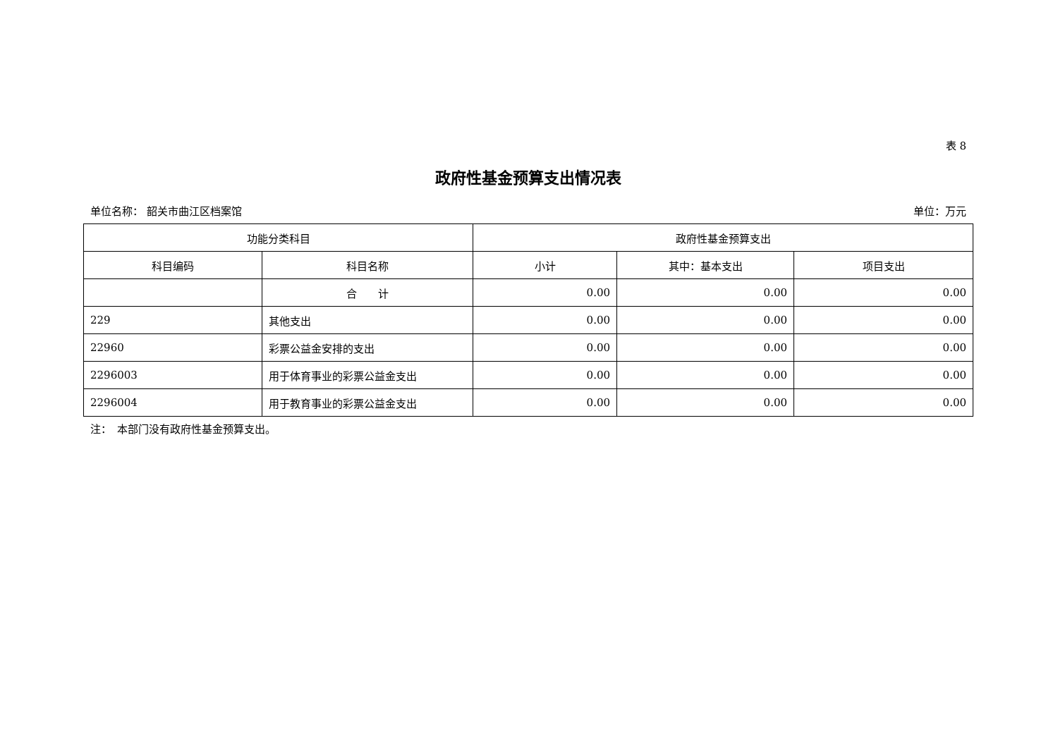表 8
政府性基金预算支出情况表
单位名称： 韶关市曲江区档案馆 单位：万元
| 功能分类科目 | | 政府性基金预算支出 | | |
| --- | --- | --- | --- | --- |
| 科目编码 | 科目名称 | 小计 | 其中：基本支出 | 项目支出 |
| | 合 计 | 0.00 | 0.00 | 0.00 |
| 229 | 其他支出 | 0.00 | 0.00 | 0.00 |
| 22960 | 彩票公益金安排的支出 | 0.00 | 0.00 | 0.00 |
| 2296003 | 用于体育事业的彩票公益金支出 | 0.00 | 0.00 | 0.00 |
| 2296004 | 用于教育事业的彩票公益金支出 | 0.00 | 0.00 | 0.00 |
注：　本部门没有政府性基金预算支出。